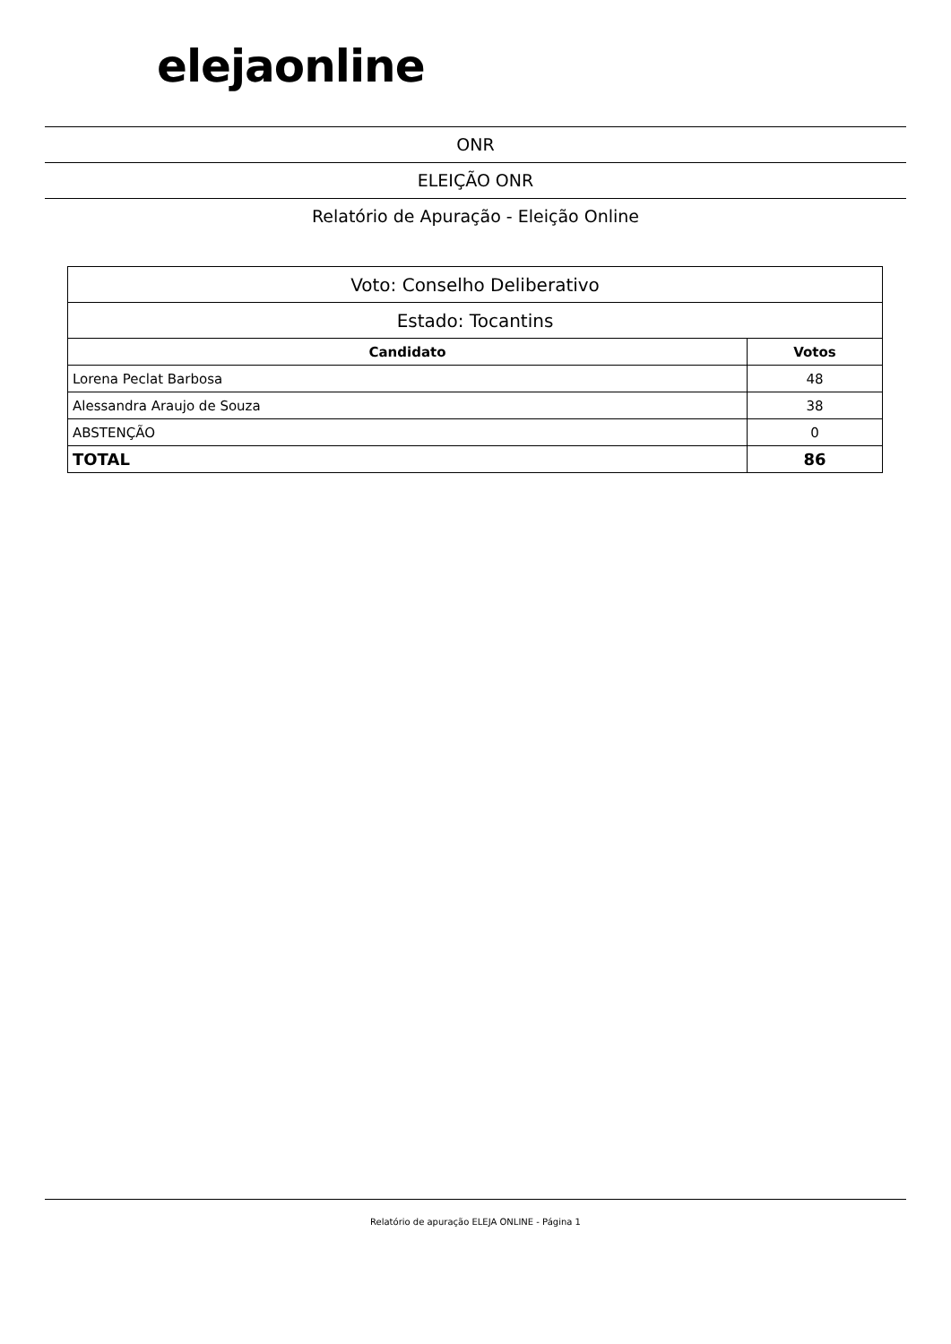elejaonline
ONR
ELEIÇÃO ONR
Relatório de Apuração - Eleição Online
| Voto: Conselho Deliberativo | |
| Estado: Tocantins | |
| Candidato | Votos |
| Lorena Peclat Barbosa | 48 |
| Alessandra Araujo de Souza | 38 |
| ABSTENÇÃO | 0 |
| TOTAL | 86 |
Relatório de apuração ELEJA ONLINE - Página 1